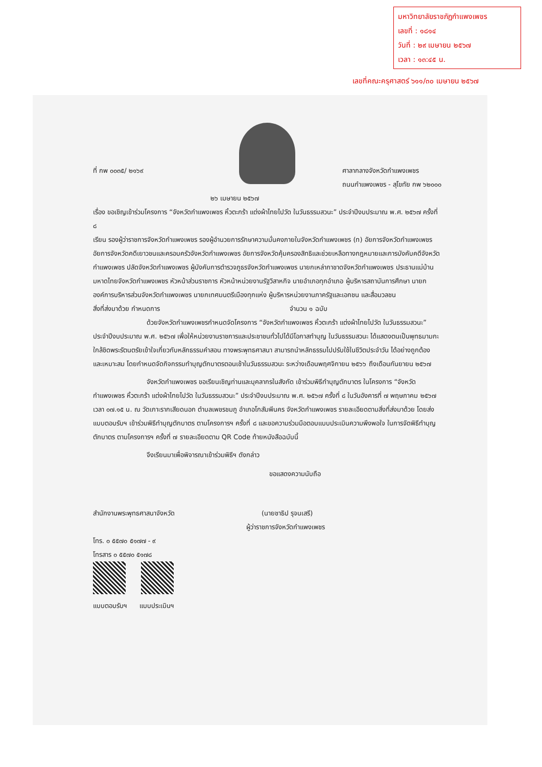มหาวิทยาลัยราชภัฏกำแพงเพชร
เลขที่ : ๑๘๑๔
วันที่ : ๒๙ เมษายน ๒๕๖๗
เวลา : ๑๓:๔๕ น.
เลขที่คณะครุศาสตร์ ๖๑๑/๓๐ เมษายน ๒๕๖๗
ที่ กพ ๐๐๓๕/ ๒๑๖๙ ศาลากลางจังหวัดกำแพงเพชร
ถนนกำแพงเพชร - สุโขทัย กพ ๖๒๐๐๐
๒๖ เมษายน ๒๕๖๗
เรื่อง ขอเชิญเข้าร่วมโครงการ “จังหวัดกำแพงเพชร หิ้วตะกร้า แต่งผ้าไทยไปวัด ในวันธรรมสวนะ” ประจำปีงบประมาณ พ.ศ. ๒๕๖๗ ครั้งที่ ๘
เรียน รองผู้ว่าราชการจังหวัดกำแพงเพชร รองผู้อำนวยการรักษาความมั่นคงภายในจังหวัดกำแพงเพชร (ท) อัยการจังหวัดกำแพงเพชร อัยการจังหวัดคดีเยาวชนและครอบครัวจังหวัดกำแพงเพชร อัยการจังหวัดคุ้มครองสิทธิและช่วยเหลือทางกฎหมายและการบังคับคดีจังหวัดกำแพงเพชร ปลัดจังหวัดกำแพงเพชร ผู้บังคับการตำรวจภูธรจังหวัดกำแพงเพชร นายกเหล่ากาชาดจังหวัดกำแพงเพชร ประธานแม่บ้านมหาดไทยจังหวัดกำแพงเพชร หัวหน้าส่วนราชการ หัวหน้าหน่วยงานรัฐวิสาหกิจ นายอำเภอทุกอำเภอ ผู้บริหารสถาบันการศึกษา นายกองค์การบริหารส่วนจังหวัดกำแพงเพชร นายกเทศมนตรีเมืองทุกแห่ง ผู้บริหารหน่วยงานภาครัฐและเอกชน และสื่อมวลชน
สิ่งที่ส่งมาด้วย กำหนดการ จำนวน ๑ ฉบับ
ด้วยจังหวัดกำแพงเพชรกำหนดจัดโครงการ “จังหวัดกำแพงเพชร หิ้วตะกร้า แต่งผ้าไทยไปวัด ในวันธรรมสวนะ” ประจำปีงบประมาณ พ.ศ. ๒๕๖๗ เพื่อให้หน่วยงานราชการและประชาชนทั่วไปได้มีโอกาสทำบุญ ในวันธรรมสวนะ ได้แสดงตนเป็นพุทธมามกะ ใกล้ชิดพระรัตนตรัยเข้าใจเกี่ยวกับหลักธรรมคำสอน ทางพระพุทธศาสนา สามารถนำหลักธรรมไปปรับใช้ในชีวิตประจำวัน ได้อย่างถูกต้อง และเหมาะสม โดยกำหนดจัดกิจกรรมทำบุญตักบาตรตอนเช้าในวันธรรมสวนะ ระหว่างเดือนพฤศจิกายน ๒๕๖๖ ถึงเดือนกันยายน ๒๕๖๗
จังหวัดกำแพงเพชร ขอเรียนเชิญท่านและบุคลากรในสังกัด เข้าร่วมพิธีทำบุญตักบาตร ในโครงการ “จังหวัดกำแพงเพชร หิ้วตะกร้า แต่งผ้าไทยไปวัด ในวันธรรมสวนะ” ประจำปีงบประมาณ พ.ศ. ๒๕๖๗ ครั้งที่ ๘ ในวันอังคารที่ ๗ พฤษภาคม ๒๕๖๗ เวลา ๐๗.๑๕ น. ณ วัดเกาะรากเสียดนอก ตำบลเพชรชมภู อำเภอโกสัมพีนคร จังหวัดกำแพงเพชร รายละเอียดตามสิ่งที่ส่งมาด้วย โดยส่งแบบตอบรับฯ เข้าร่วมพิธีทำบุญตักบาตร ตามโครงการฯ ครั้งที่ ๘ และขอความร่วมมือตอบแบบประเมินความพึงพอใจ ในการจัดพิธีทำบุญตักบาตร ตามโครงการฯ ครั้งที่ ๗ รายละเอียดตาม QR Code ท้ายหนังสือฉบับนี้
จึงเรียนมาเพื่อพิจารณาเข้าร่วมพิธีฯ ดังกล่าว
ขอแสดงความนับถือ
(นายชาธิป รุจนเสรี)
ผู้ว่าราชการจังหวัดกำแพงเพชร
สำนักงานพระพุทธศาสนาจังหวัด
โทร. ๐ ๕๕๗๐ ๕๑๗๗ - ๙
โทรสาร ๐ ๕๕๗๐ ๕๑๗๘
แบบตอบรับฯ แบบประเมินฯ